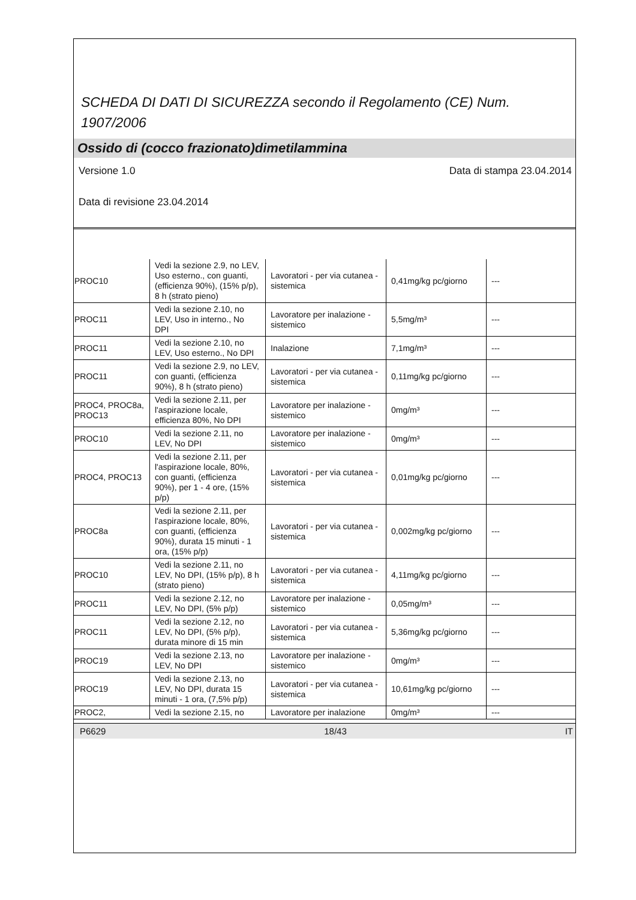SCHEDA DI DATI DI SICUREZZA secondo il Regolamento (CE) Num. 1907/2006
Ossido di (cocco frazionato)dimetilammina
Versione 1.0 Data di stampa 23.04.2014
Data di revisione 23.04.2014
| PROC10 | Vedi la sezione 2.9, no LEV, Uso esterno., con guanti, (efficienza 90%), (15% p/p), 8 h (strato pieno) | Lavoratori - per via cutanea - sistemica | 0,41mg/kg pc/giorno | --- |
| PROC11 | Vedi la sezione 2.10, no LEV, Uso in interno., No DPI | Lavoratore per inalazione - sistemico | 5,5mg/m³ | --- |
| PROC11 | Vedi la sezione 2.10, no LEV, Uso esterno., No DPI | Inalazione | 7,1mg/m³ | --- |
| PROC11 | Vedi la sezione 2.9, no LEV, con guanti, (efficienza 90%), 8 h (strato pieno) | Lavoratori - per via cutanea - sistemica | 0,11mg/kg pc/giorno | --- |
| PROC4, PROC8a, PROC13 | Vedi la sezione 2.11, per l'aspirazione locale, efficienza 80%, No DPI | Lavoratore per inalazione - sistemico | 0mg/m³ | --- |
| PROC10 | Vedi la sezione 2.11, no LEV, No DPI | Lavoratore per inalazione - sistemico | 0mg/m³ | --- |
| PROC4, PROC13 | Vedi la sezione 2.11, per l'aspirazione locale, 80%, con guanti, (efficienza 90%), per 1 - 4 ore, (15% p/p) | Lavoratori - per via cutanea - sistemica | 0,01mg/kg pc/giorno | --- |
| PROC8a | Vedi la sezione 2.11, per l'aspirazione locale, 80%, con guanti, (efficienza 90%), durata 15 minuti - 1 ora, (15% p/p) | Lavoratori - per via cutanea - sistemica | 0,002mg/kg pc/giorno | --- |
| PROC10 | Vedi la sezione 2.11, no LEV, No DPI, (15% p/p), 8 h (strato pieno) | Lavoratori - per via cutanea - sistemica | 4,11mg/kg pc/giorno | --- |
| PROC11 | Vedi la sezione 2.12, no LEV, No DPI, (5% p/p) | Lavoratore per inalazione - sistemico | 0,05mg/m³ | --- |
| PROC11 | Vedi la sezione 2.12, no LEV, No DPI, (5% p/p), durata minore di 15 min | Lavoratori - per via cutanea - sistemica | 5,36mg/kg pc/giorno | --- |
| PROC19 | Vedi la sezione 2.13, no LEV, No DPI | Lavoratore per inalazione - sistemico | 0mg/m³ | --- |
| PROC19 | Vedi la sezione 2.13, no LEV, No DPI, durata 15 minuti - 1 ora, (7,5% p/p) | Lavoratori - per via cutanea - sistemica | 10,61mg/kg pc/giorno | --- |
| PROC2, | Vedi la sezione 2.15, no | Lavoratore per inalazione | 0mg/m³ | --- |
P6629 18/43 IT